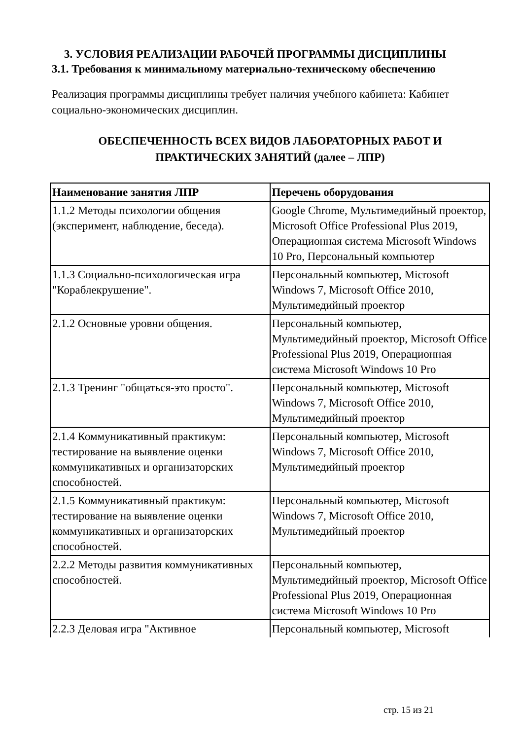3. УСЛОВИЯ РЕАЛИЗАЦИИ РАБОЧЕЙ ПРОГРАММЫ ДИСЦИПЛИНЫ
3.1. Требования к минимальному материально-техническому обеспечению
Реализация программы дисциплины требует наличия учебного кабинета: Кабинет социально-экономических дисциплин.
ОБЕСПЕЧЕННОСТЬ ВСЕХ ВИДОВ ЛАБОРАТОРНЫХ РАБОТ И
ПРАКТИЧЕСКИХ ЗАНЯТИЙ (далее – ЛПР)
| Наименование занятия ЛПР | Перечень оборудования |
| --- | --- |
| 1.1.2 Методы психологии общения (эксперимент, наблюдение, беседа). | Google Chrome, Мультимедийный проектор, Microsoft Office Professional Plus 2019, Операционная система Microsoft Windows 10 Pro, Персональный компьютер |
| 1.1.3 Социально-психологическая игра "Кораблекрушение". | Персональный компьютер, Microsoft Windows 7, Microsoft Office 2010, Мультимедийный проектор |
| 2.1.2 Основные уровни общения. | Персональный компьютер, Мультимедийный проектор, Microsoft Office Professional Plus 2019, Операционная система Microsoft Windows 10 Pro |
| 2.1.3 Тренинг "общаться-это просто". | Персональный компьютер, Microsoft Windows 7, Microsoft Office 2010, Мультимедийный проектор |
| 2.1.4 Коммуникативный практикум: тестирование на выявление оценки коммуникативных и организаторских способностей. | Персональный компьютер, Microsoft Windows 7, Microsoft Office 2010, Мультимедийный проектор |
| 2.1.5 Коммуникативный практикум: тестирование на выявление оценки коммуникативных и организаторских способностей. | Персональный компьютер, Microsoft Windows 7, Microsoft Office 2010, Мультимедийный проектор |
| 2.2.2 Методы развития коммуникативных способностей. | Персональный компьютер, Мультимедийный проектор, Microsoft Office Professional Plus 2019, Операционная система Microsoft Windows 10 Pro |
| 2.2.3 Деловая игра "Активное | Персональный компьютер, Microsoft |
стр. 15 из 21